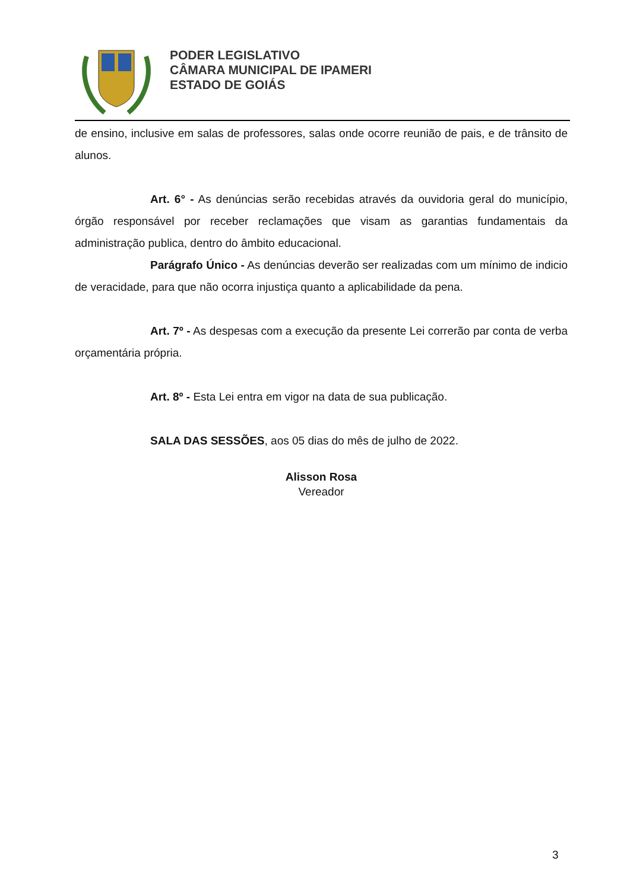PODER LEGISLATIVO
CÂMARA MUNICIPAL DE IPAMERI
ESTADO DE GOIÁS
de ensino, inclusive em salas de professores, salas onde ocorre reunião de pais, e de trânsito de alunos.
Art. 6° - As denúncias serão recebidas através da ouvidoria geral do município, órgão responsável por receber reclamações que visam as garantias fundamentais da administração publica, dentro do âmbito educacional.
Parágrafo Único - As denúncias deverão ser realizadas com um mínimo de indicio de veracidade, para que não ocorra injustiça quanto a aplicabilidade da pena.
Art. 7º - As despesas com a execução da presente Lei correrão par conta de verba orçamentária própria.
Art. 8º - Esta Lei entra em vigor na data de sua publicação.
SALA DAS SESSÕES, aos 05 dias do mês de julho de 2022.
Alisson Rosa
Vereador
3